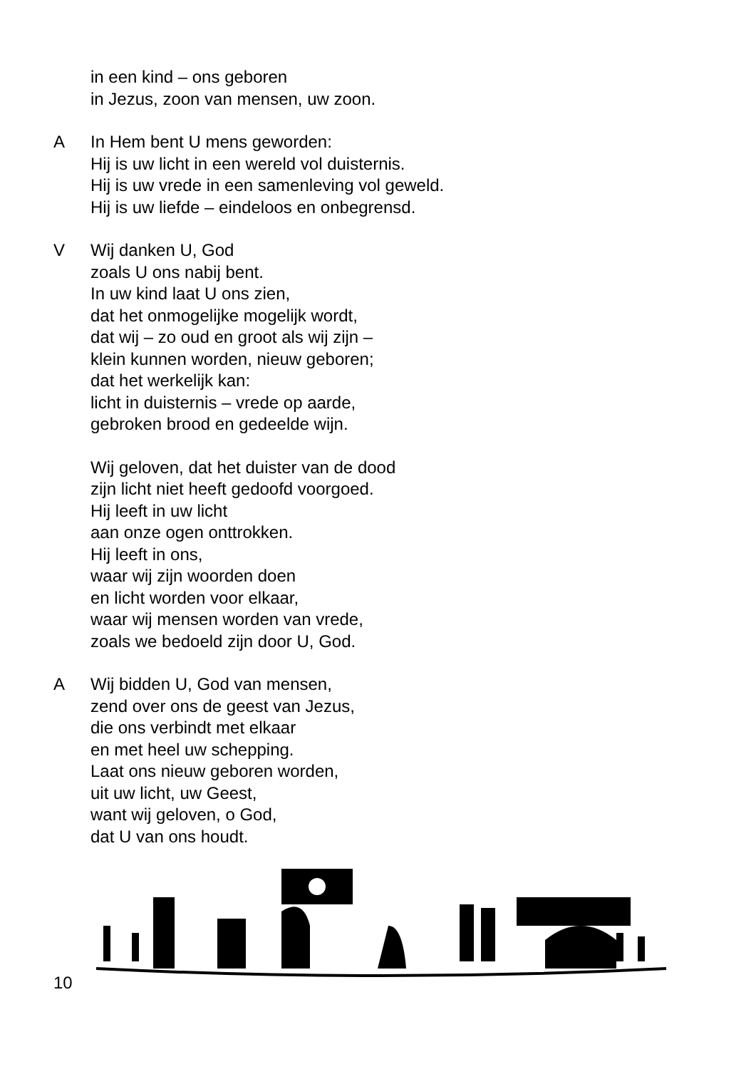in een kind – ons geboren
in Jezus, zoon van mensen, uw zoon.
A In Hem bent U mens geworden:
Hij is uw licht in een wereld vol duisternis.
Hij is uw vrede in een samenleving vol geweld.
Hij is uw liefde – eindeloos en onbegrensd.
V Wij danken U, God
zoals U ons nabij bent.
In uw kind laat U ons zien,
dat het onmogelijke mogelijk wordt,
dat wij – zo oud en groot als wij zijn –
klein kunnen worden, nieuw geboren;
dat het werkelijk kan:
licht in duisternis – vrede op aarde,
gebroken brood en gedeelde wijn.
Wij geloven, dat het duister van de dood
zijn licht niet heeft gedoofd voorgoed.
Hij leeft in uw licht
aan onze ogen onttrokken.
Hij leeft in ons,
waar wij zijn woorden doen
en licht worden voor elkaar,
waar wij mensen worden van vrede,
zoals we bedoeld zijn door U, God.
A Wij bidden U, God van mensen,
zend over ons de geest van Jezus,
die ons verbindt met elkaar
en met heel uw schepping.
Laat ons nieuw geboren worden,
uit uw licht, uw Geest,
want wij geloven, o God,
dat U van ons houdt.
10